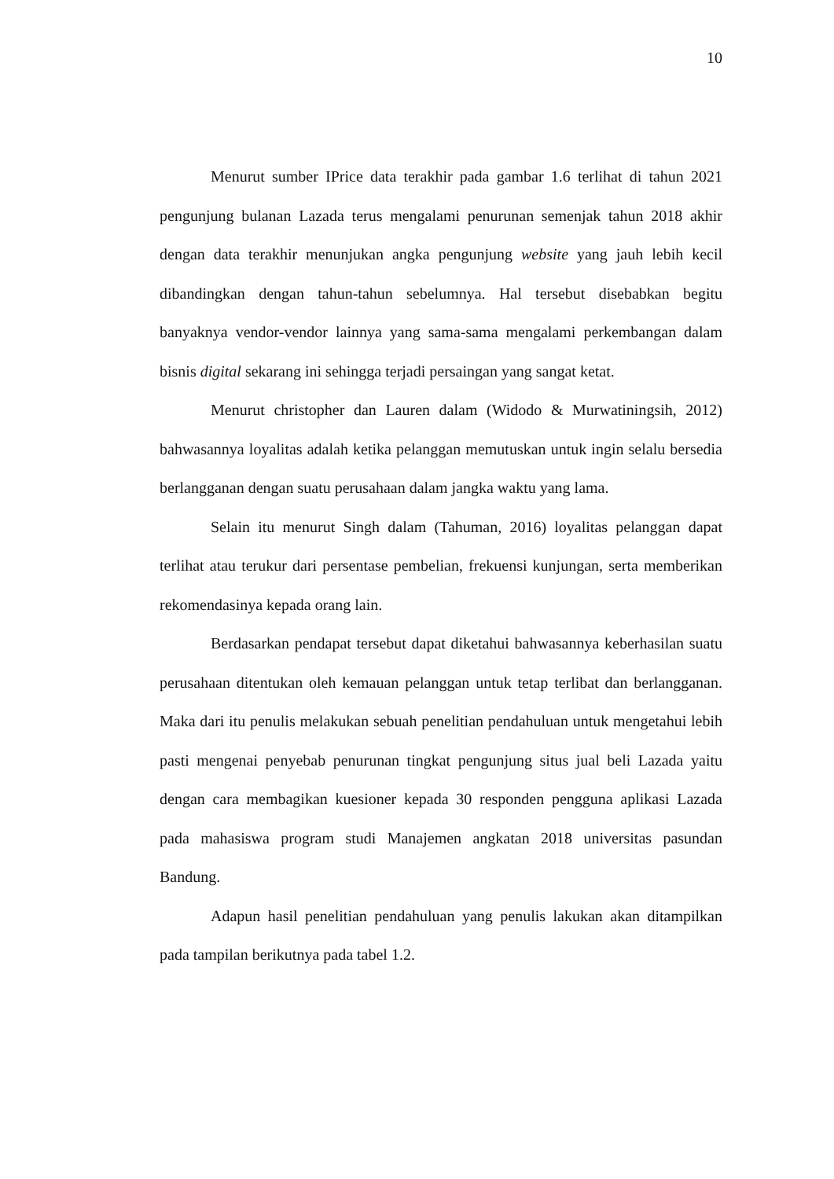10
Menurut sumber IPrice data terakhir pada gambar 1.6 terlihat di tahun 2021 pengunjung bulanan Lazada terus mengalami penurunan semenjak tahun 2018 akhir dengan data terakhir menunjukan angka pengunjung website yang jauh lebih kecil dibandingkan dengan tahun-tahun sebelumnya. Hal tersebut disebabkan begitu banyaknya vendor-vendor lainnya yang sama-sama mengalami perkembangan dalam bisnis digital sekarang ini sehingga terjadi persaingan yang sangat ketat.
Menurut christopher dan Lauren dalam (Widodo & Murwatiningsih, 2012) bahwasannya loyalitas adalah ketika pelanggan memutuskan untuk ingin selalu bersedia berlangganan dengan suatu perusahaan dalam jangka waktu yang lama.
Selain itu menurut Singh dalam (Tahuman, 2016) loyalitas pelanggan dapat terlihat atau terukur dari persentase pembelian, frekuensi kunjungan, serta memberikan rekomendasinya kepada orang lain.
Berdasarkan pendapat tersebut dapat diketahui bahwasannya keberhasilan suatu perusahaan ditentukan oleh kemauan pelanggan untuk tetap terlibat dan berlangganan. Maka dari itu penulis melakukan sebuah penelitian pendahuluan untuk mengetahui lebih pasti mengenai penyebab penurunan tingkat pengunjung situs jual beli Lazada yaitu dengan cara membagikan kuesioner kepada 30 responden pengguna aplikasi Lazada pada mahasiswa program studi Manajemen angkatan 2018 universitas pasundan Bandung.
Adapun hasil penelitian pendahuluan yang penulis lakukan akan ditampilkan pada tampilan berikutnya pada tabel 1.2.